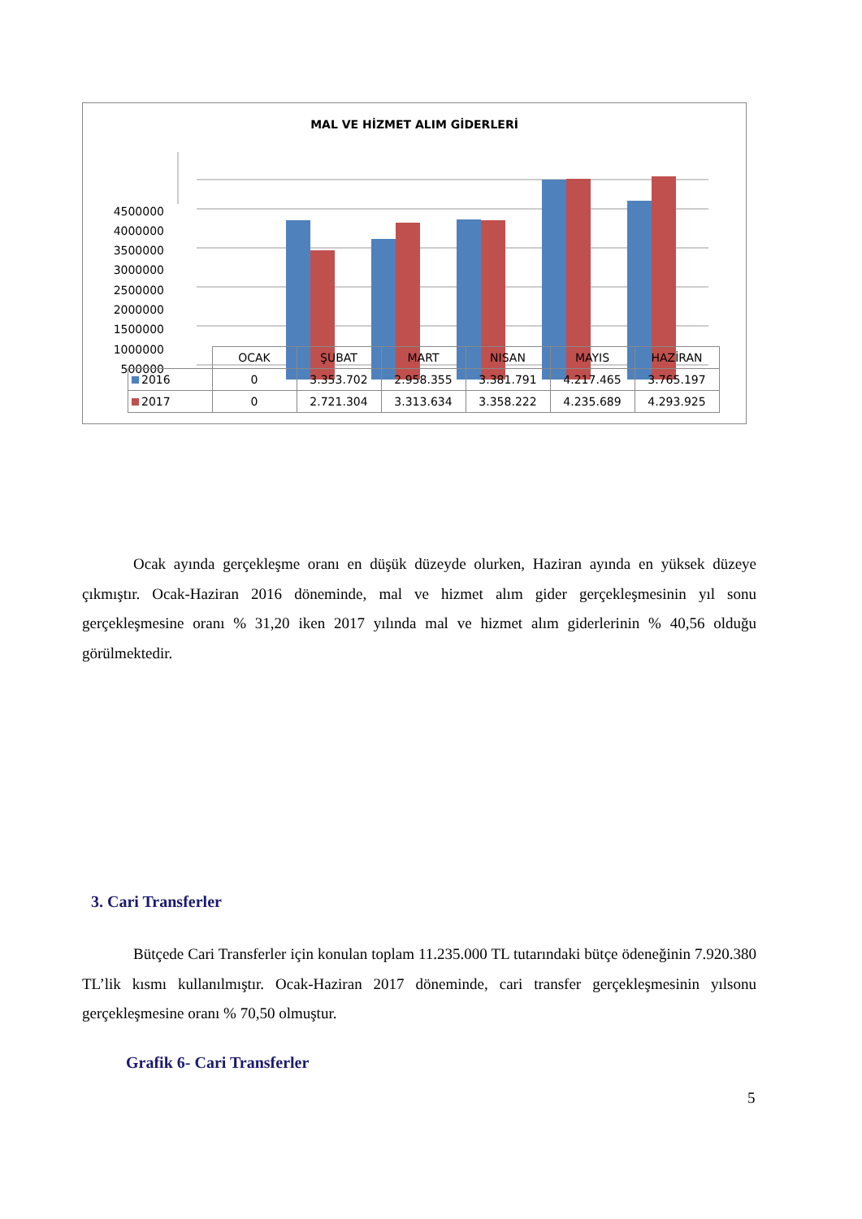MAL VE HİZMET ALIM GİDERLERİ
4500000
4000000
3500000
3000000
2500000
2000000
1500000
1000000
500000
| | OCAK | ŞUBAT | MART | NISAN | MAYIS | HAZİRAN |
| 2016 | 0 | 3.353.702 | 2.958.355 | 3.381.791 | 4.217.465 | 3.765.197 |
| 2017 | 0 | 2.721.304 | 3.313.634 | 3.358.222 | 4.235.689 | 4.293.925 |
Ocak ayında gerçekleşme oranı en düşük düzeyde olurken, Haziran ayında en yüksek düzeye çıkmıştır. Ocak-Haziran 2016 döneminde, mal ve hizmet alım gider gerçekleşmesinin yıl sonu gerçekleşmesine oranı % 31,20 iken 2017 yılında mal ve hizmet alım giderlerinin % 40,56 olduğu görülmektedir.
3. Cari Transferler
Bütçede Cari Transferler için konulan toplam 11.235.000 TL tutarındaki bütçe ödeneğinin 7.920.380 TL’lik kısmı kullanılmıştır. Ocak-Haziran 2017 döneminde, cari transfer gerçekleşmesinin yılsonu gerçekleşmesine oranı % 70,50 olmuştur.
Grafik 6- Cari Transferler
5